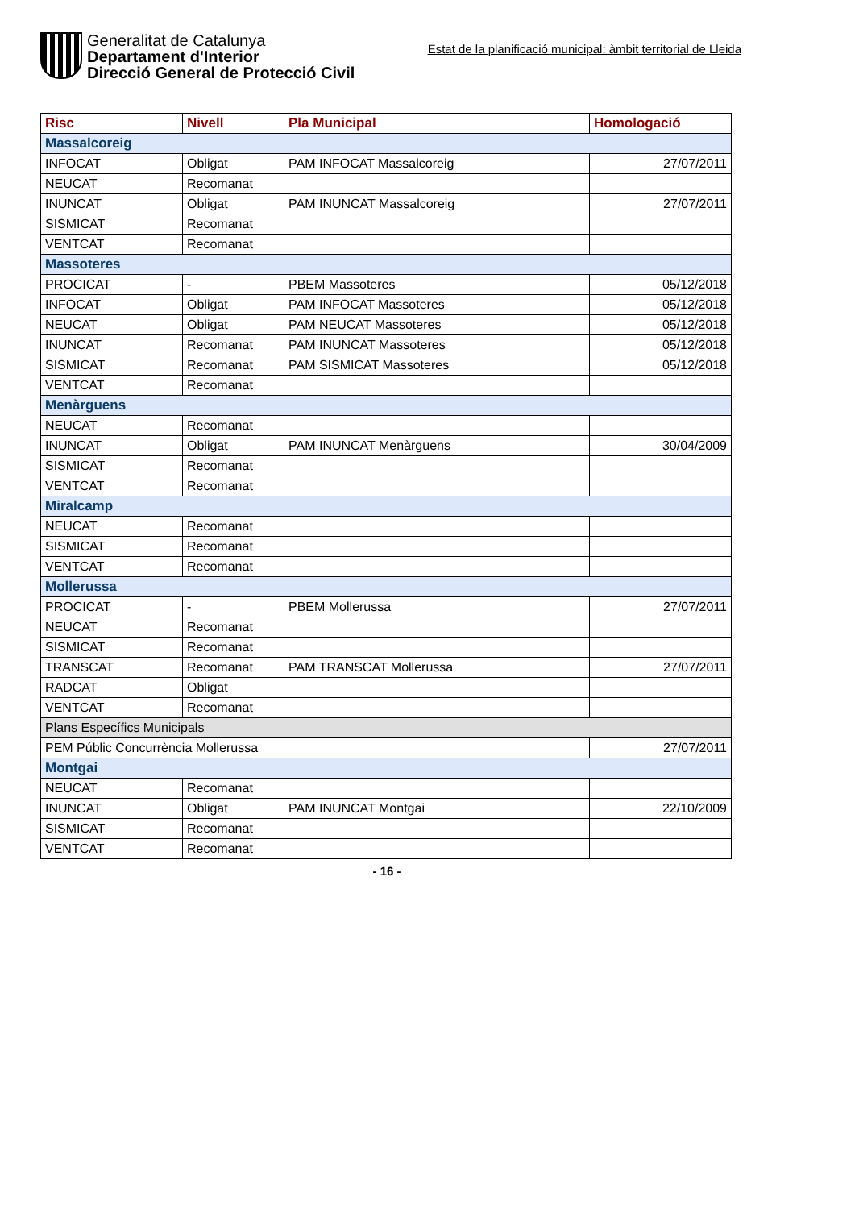Generalitat de Catalunya
Departament d'Interior
Direcció General de Protecció Civil
Estat de la planificació municipal: àmbit territorial de Lleida
| Risc | Nivell | Pla Municipal | Homologació |
| --- | --- | --- | --- |
| Massalcoreig | | | |
| INFOCAT | Obligat | PAM INFOCAT Massalcoreig | 27/07/2011 |
| NEUCAT | Recomanat | | |
| INUNCAT | Obligat | PAM INUNCAT Massalcoreig | 27/07/2011 |
| SISMICAT | Recomanat | | |
| VENTCAT | Recomanat | | |
| Massoteres | | | |
| PROCICAT | - | PBEM Massoteres | 05/12/2018 |
| INFOCAT | Obligat | PAM INFOCAT Massoteres | 05/12/2018 |
| NEUCAT | Obligat | PAM NEUCAT Massoteres | 05/12/2018 |
| INUNCAT | Recomanat | PAM INUNCAT Massoteres | 05/12/2018 |
| SISMICAT | Recomanat | PAM SISMICAT Massoteres | 05/12/2018 |
| VENTCAT | Recomanat | | |
| Menàrguens | | | |
| NEUCAT | Recomanat | | |
| INUNCAT | Obligat | PAM INUNCAT Menàrguens | 30/04/2009 |
| SISMICAT | Recomanat | | |
| VENTCAT | Recomanat | | |
| Miralcamp | | | |
| NEUCAT | Recomanat | | |
| SISMICAT | Recomanat | | |
| VENTCAT | Recomanat | | |
| Mollerussa | | | |
| PROCICAT | - | PBEM Mollerussa | 27/07/2011 |
| NEUCAT | Recomanat | | |
| SISMICAT | Recomanat | | |
| TRANSCAT | Recomanat | PAM TRANSCAT Mollerussa | 27/07/2011 |
| RADCAT | Obligat | | |
| VENTCAT | Recomanat | | |
| Plans Específics Municipals | | | |
| PEM Públic Concurrència Mollerussa | | | 27/07/2011 |
| Montgai | | | |
| NEUCAT | Recomanat | | |
| INUNCAT | Obligat | PAM INUNCAT Montgai | 22/10/2009 |
| SISMICAT | Recomanat | | |
| VENTCAT | Recomanat | | |
- 16 -